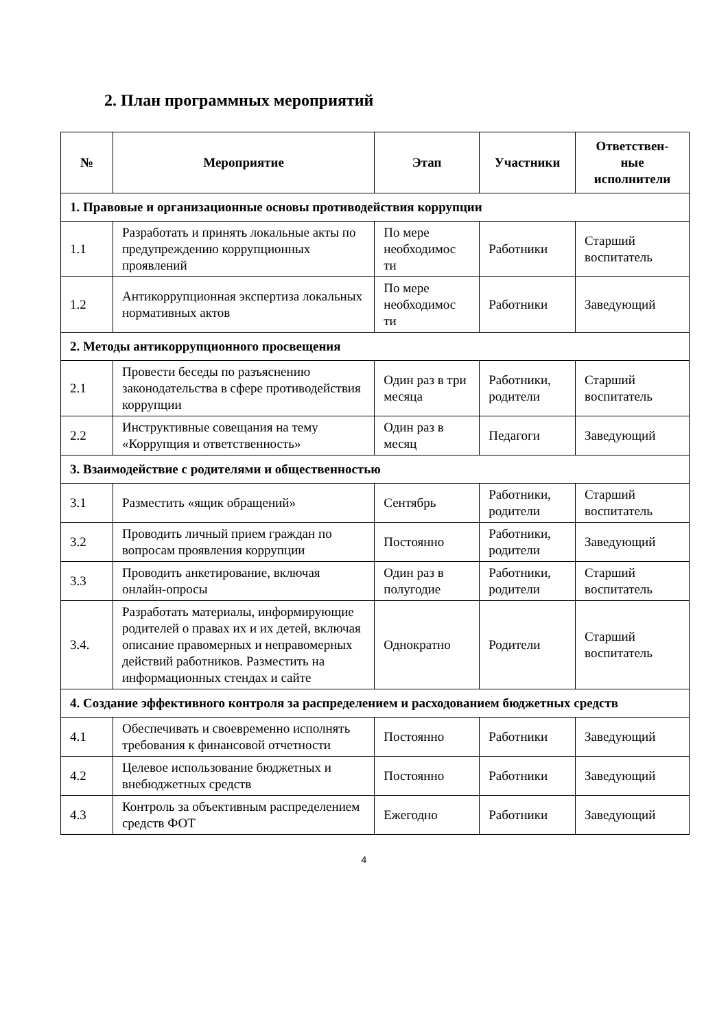2. План программных мероприятий
| № | Мероприятие | Этап | Участники | Ответствен-ные исполнители |
| --- | --- | --- | --- | --- |
| 1. Правовые и организационные основы противодействия коррупции | | | | |
| 1.1 | Разработать и принять локальные акты по предупреждению коррупционных проявлений | По мере необходимос ти | Работники | Старший воспитатель |
| 1.2 | Антикоррупционная экспертиза локальных нормативных актов | По мере необходимос ти | Работники | Заведующий |
| 2. Методы антикоррупционного просвещения | | | | |
| 2.1 | Провести беседы по разъяснению законодательства в сфере противодействия коррупции | Один раз в три месяца | Работники, родители | Старший воспитатель |
| 2.2 | Инструктивные совещания на тему «Коррупция и ответственность» | Один раз в месяц | Педагоги | Заведующий |
| 3. Взаимодействие с родителями и общественностью | | | | |
| 3.1 | Разместить «ящик обращений» | Сентябрь | Работники, родители | Старший воспитатель |
| 3.2 | Проводить личный прием граждан по вопросам проявления коррупции | Постоянно | Работники, родители | Заведующий |
| 3.3 | Проводить анкетирование, включая онлайн-опросы | Один раз в полугодие | Работники, родители | Старший воспитатель |
| 3.4. | Разработать материалы, информирующие родителей о правах их и их детей, включая описание правомерных и неправомерных действий работников. Разместить на информационных стендах и сайте | Однократно | Родители | Старший воспитатель |
| 4. Создание эффективного контроля за распределением и расходованием бюджетных средств | | | | |
| 4.1 | Обеспечивать и своевременно исполнять требования к финансовой отчетности | Постоянно | Работники | Заведующий |
| 4.2 | Целевое использование бюджетных и внебюджетных средств | Постоянно | Работники | Заведующий |
| 4.3 | Контроль за объективным распределением средств ФОТ | Ежегодно | Работники | Заведующий |
4